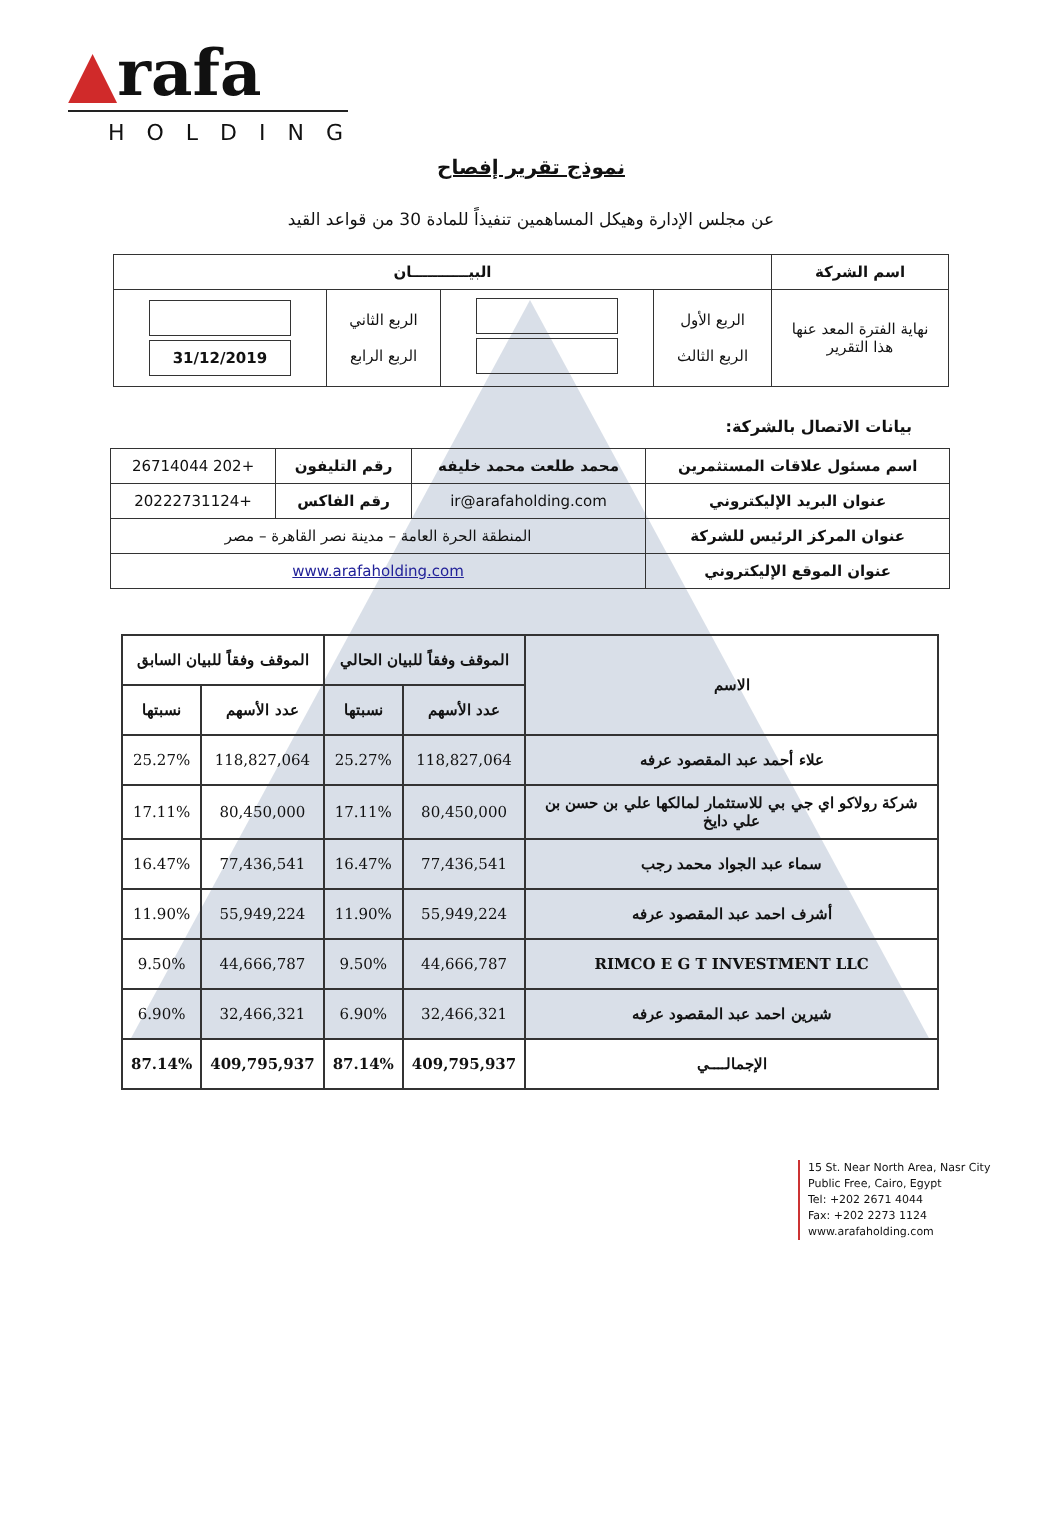▲rafa
HOLDING
نموذج تقرير إفصاح
عن مجلس الإدارة وهيكل المساهمين تنفيذاً للمادة 30 من قواعد القيد
| اسم الشركة | البيـــــــــــان | | | |
| --- | --- | --- | --- | --- |
| نهاية الفترة المعد عنها هذا التقرير | الربع الأول الربع الثالث | | الربع الثاني الربع الرابع | 31/12/2019 |
بيانات الاتصال بالشركة:
| اسم مسئول علاقات المستثمرين | محمد طلعت محمد خليفه | رقم التليفون | +202 26714044 |
| عنوان البريد الإليكتروني | ir@arafaholding.com | رقم الفاكس | +20222731124 |
| عنوان المركز الرئيس للشركة | المنطقة الحرة العامة – مدينة نصر القاهرة – مصر | | |
| عنوان الموقع الإليكتروني | www.arafaholding.com | | |
| الاسم | الموقف وفقاً للبيان الحالي | | الموقف وفقاً للبيان السابق | |
| --- | --- | --- | --- | --- |
| | عدد الأسهم | نسبتها | عدد الأسهم | نسبتها |
| علاء أحمد عبد المقصود عرفه | 118,827,064 | 25.27% | 118,827,064 | 25.27% |
| شركة رولاكو اي جي بي للاستثمار لمالكها علي بن حسن بن علي دايخ | 80,450,000 | 17.11% | 80,450,000 | 17.11% |
| سماء عبد الجواد محمد رجب | 77,436,541 | 16.47% | 77,436,541 | 16.47% |
| أشرف احمد عبد المقصود عرفه | 55,949,224 | 11.90% | 55,949,224 | 11.90% |
| RIMCO E G T INVESTMENT LLC | 44,666,787 | 9.50% | 44,666,787 | 9.50% |
| شيرين احمد عبد المقصود عرفه | 32,466,321 | 6.90% | 32,466,321 | 6.90% |
| الإجمالــــي | 409,795,937 | 87.14% | 409,795,937 | 87.14% |
15 St. Near North Area, Nasr City
Public Free, Cairo, Egypt
Tel: +202 2671 4044
Fax: +202 2273 1124
www.arafaholding.com